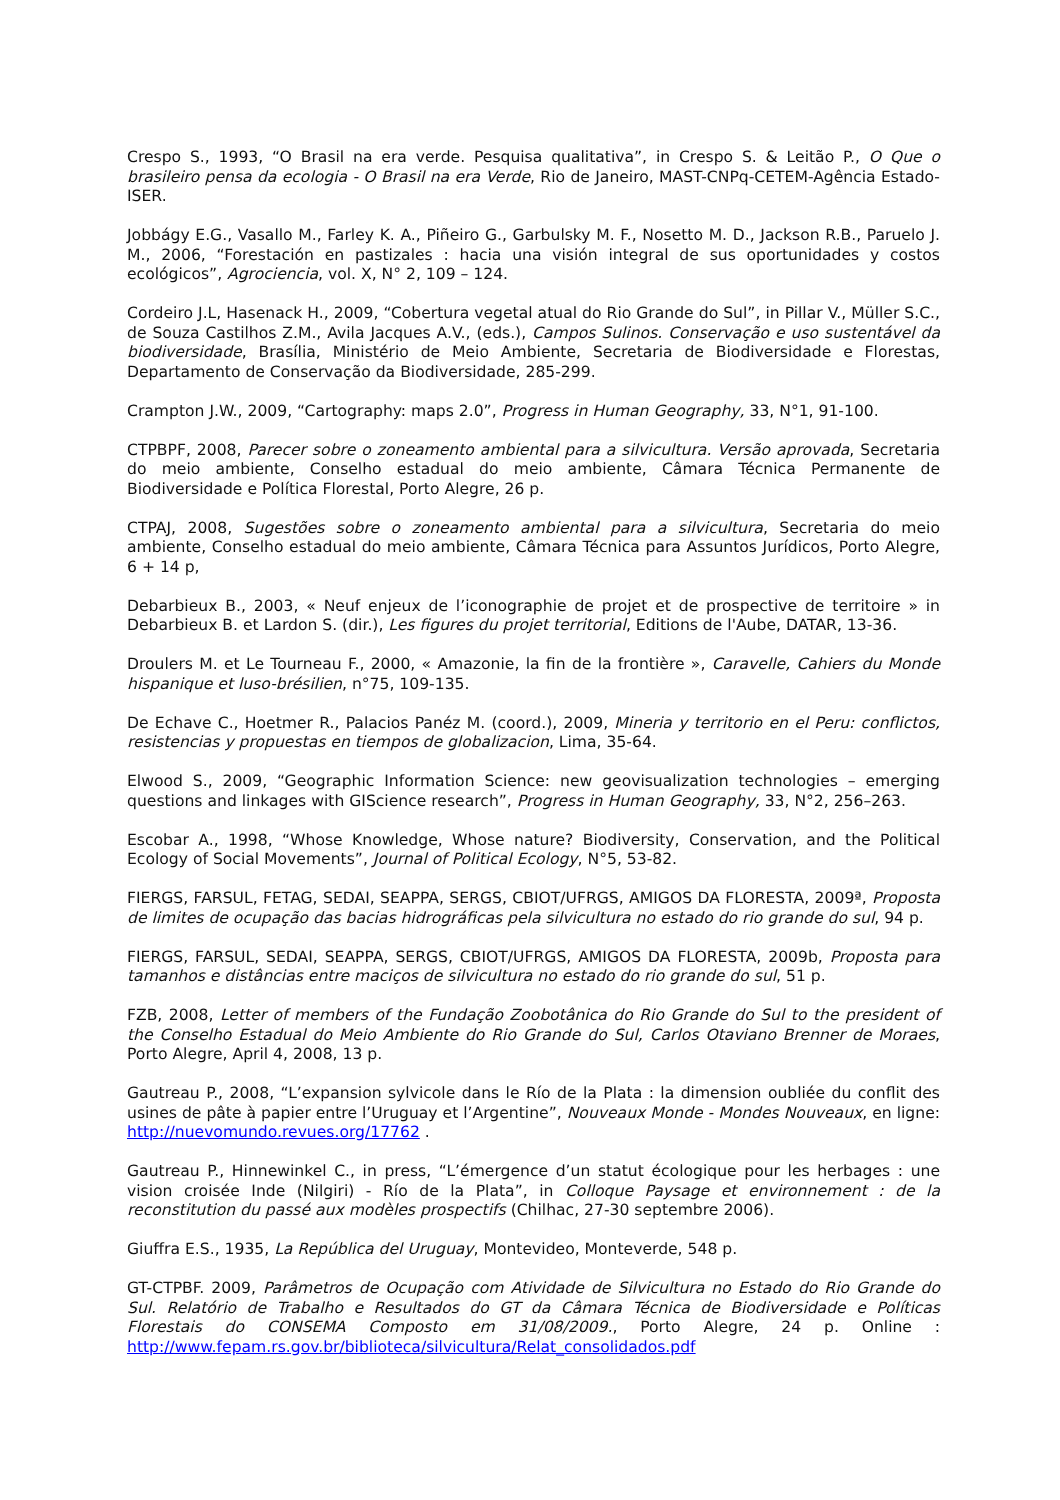Crespo S., 1993, “O Brasil na era verde. Pesquisa qualitativa”, in Crespo S. & Leitão P., O Que o brasileiro pensa da ecologia - O Brasil na era Verde, Rio de Janeiro, MAST-CNPq-CETEM-Agência Estado-ISER.
Jobbágy E.G., Vasallo M., Farley K. A., Piñeiro G., Garbulsky M. F., Nosetto M. D., Jackson R.B., Paruelo J. M., 2006, “Forestación en pastizales : hacia una visión integral de sus oportunidades y costos ecológicos”, Agrociencia, vol. X, N° 2, 109 – 124.
Cordeiro J.L, Hasenack H., 2009, “Cobertura vegetal atual do Rio Grande do Sul”, in Pillar V., Müller S.C., de Souza Castilhos Z.M., Avila Jacques A.V., (eds.), Campos Sulinos. Conservação e uso sustentável da biodiversidade, Brasília, Ministério de Meio Ambiente, Secretaria de Biodiversidade e Florestas, Departamento de Conservação da Biodiversidade, 285-299.
Crampton J.W., 2009, “Cartography: maps 2.0”, Progress in Human Geography, 33, N°1, 91-100.
CTPBPF, 2008, Parecer sobre o zoneamento ambiental para a silvicultura. Versão aprovada, Secretaria do meio ambiente, Conselho estadual do meio ambiente, Câmara Técnica Permanente de Biodiversidade e Política Florestal, Porto Alegre, 26 p.
CTPAJ, 2008, Sugestões sobre o zoneamento ambiental para a silvicultura, Secretaria do meio ambiente, Conselho estadual do meio ambiente, Câmara Técnica para Assuntos Jurídicos, Porto Alegre, 6 + 14 p,
Debarbieux B., 2003, « Neuf enjeux de l’iconographie de projet et de prospective de territoire » in Debarbieux B. et Lardon S. (dir.), Les figures du projet territorial, Editions de l'Aube, DATAR, 13-36.
Droulers M. et Le Tourneau F., 2000, « Amazonie, la fin de la frontière », Caravelle, Cahiers du Monde hispanique et luso-brésilien, n°75, 109-135.
De Echave C., Hoetmer R., Palacios Panéz M. (coord.), 2009, Mineria y territorio en el Peru: conflictos, resistencias y propuestas en tiempos de globalizacion, Lima, 35-64.
Elwood S., 2009, “Geographic Information Science: new geovisualization technologies – emerging questions and linkages with GIScience research”, Progress in Human Geography, 33, N°2, 256–263.
Escobar A., 1998, “Whose Knowledge, Whose nature? Biodiversity, Conservation, and the Political Ecology of Social Movements”, Journal of Political Ecology, N°5, 53-82.
FIERGS, FARSUL, FETAG, SEDAI, SEAPPA, SERGS, CBIOT/UFRGS, AMIGOS DA FLORESTA, 2009ª, Proposta de limites de ocupação das bacias hidrográficas pela silvicultura no estado do rio grande do sul, 94 p.
FIERGS, FARSUL, SEDAI, SEAPPA, SERGS, CBIOT/UFRGS, AMIGOS DA FLORESTA, 2009b, Proposta para tamanhos e distâncias entre maciços de silvicultura no estado do rio grande do sul, 51 p.
FZB, 2008, Letter of members of the Fundação Zoobotânica do Rio Grande do Sul to the president of the Conselho Estadual do Meio Ambiente do Rio Grande do Sul, Carlos Otaviano Brenner de Moraes, Porto Alegre, April 4, 2008, 13 p.
Gautreau P., 2008, “L’expansion sylvicole dans le Río de la Plata : la dimension oubliée du conflit des usines de pâte à papier entre l’Uruguay et l’Argentine”, Nouveaux Monde - Mondes Nouveaux, en ligne: http://nuevomundo.revues.org/17762 .
Gautreau P., Hinnewinkel C., in press, “L’émergence d’un statut écologique pour les herbages : une vision croisée Inde (Nilgiri) - Río de la Plata”, in Colloque Paysage et environnement : de la reconstitution du passé aux modèles prospectifs (Chilhac, 27-30 septembre 2006).
Giuffra E.S., 1935, La República del Uruguay, Montevideo, Monteverde, 548 p.
GT-CTPBF. 2009, Parâmetros de Ocupação com Atividade de Silvicultura no Estado do Rio Grande do Sul. Relatório de Trabalho e Resultados do GT da Câmara Técnica de Biodiversidade e Políticas Florestais do CONSEMA Composto em 31/08/2009., Porto Alegre, 24 p. Online : http://www.fepam.rs.gov.br/biblioteca/silvicultura/Relat_consolidados.pdf